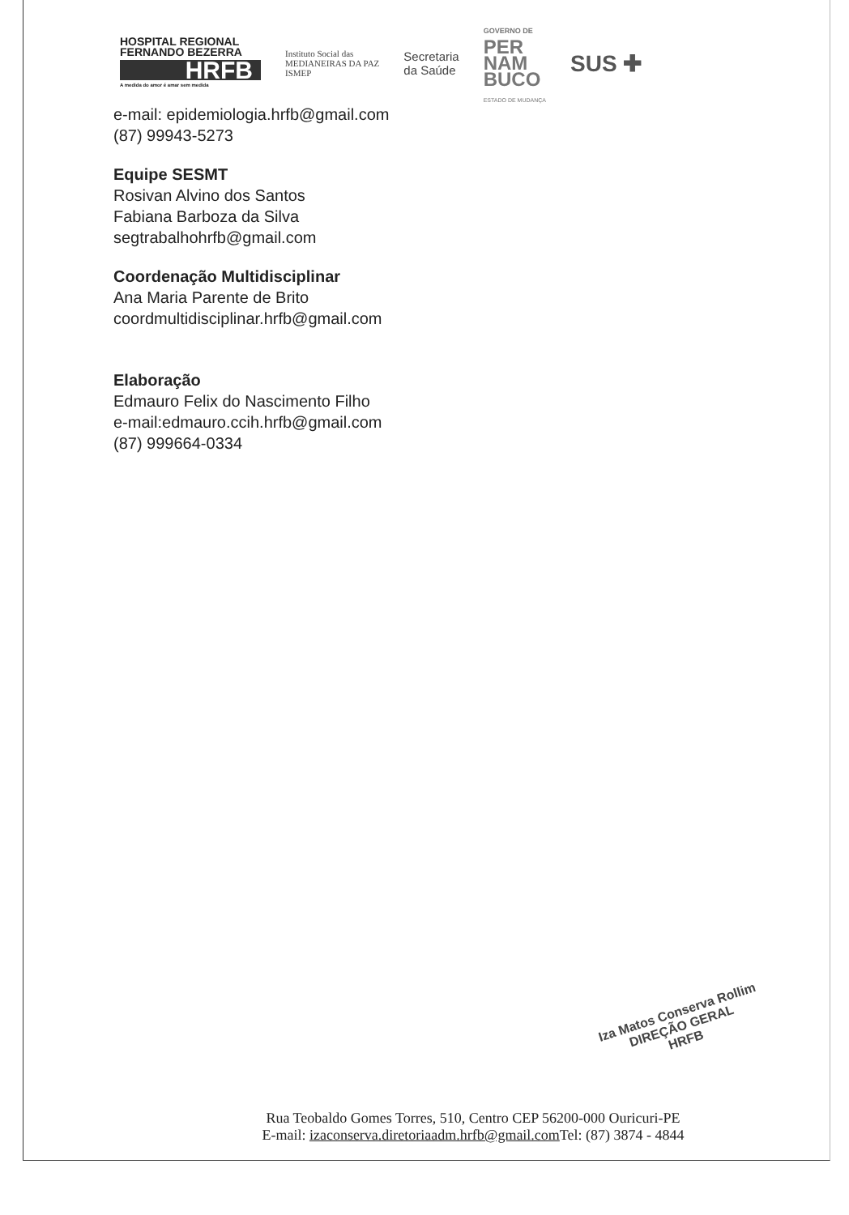HOSPITAL REGIONAL
FERNANDO BEZERRA
HRFB
A medida do amor é amar sem medida
Instituto Social das
MEDIANEIRAS DA PAZ
ISMEP
Secretaria
da Saúde
GOVERNO DE
PER
NAM
BUCO
ESTADO DE MUDANÇA
SUS ✚
e-mail: epidemiologia.hrfb@gmail.com
(87) 99943-5273
Equipe SESMT
Rosivan Alvino dos Santos
Fabiana Barboza da Silva
segtrabalhohrfb@gmail.com
Coordenação Multidisciplinar
Ana Maria Parente de Brito
coordmultidisciplinar.hrfb@gmail.com
Elaboração
Edmauro Felix do Nascimento Filho
e-mail:edmauro.ccih.hrfb@gmail.com
(87) 999664-0334
Iza Matos Conserva Rollim
DIREÇÃO GERAL
HRFB
Rua Teobaldo Gomes Torres, 510, Centro CEP 56200-000 Ouricuri-PE
E-mail: izaconserva.diretoriaadm.hrfb@gmail.com Tel: (87) 3874 - 4844